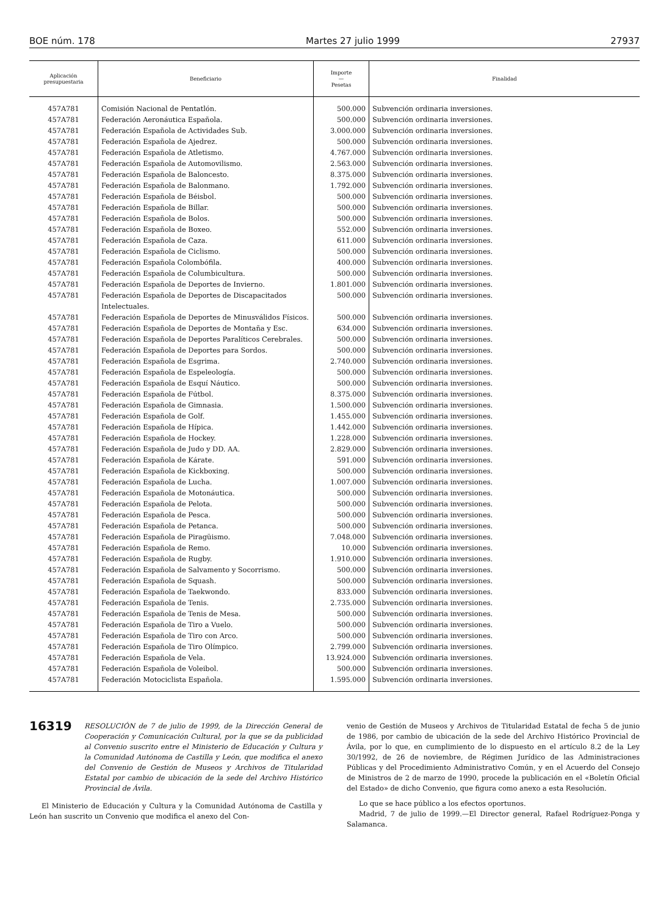BOE núm. 178 Martes 27 julio 1999 27937
| Aplicación presupuestaria | Beneficiario | Importe — Pesetas | Finalidad |
| --- | --- | --- | --- |
| 457A781 | Comisión Nacional de Pentatlón. | 500.000 | Subvención ordinaria inversiones. |
| 457A781 | Federación Aeronáutica Española. | 500.000 | Subvención ordinaria inversiones. |
| 457A781 | Federación Española de Actividades Sub. | 3.000.000 | Subvención ordinaria inversiones. |
| 457A781 | Federación Española de Ajedrez. | 500.000 | Subvención ordinaria inversiones. |
| 457A781 | Federación Española de Atletismo. | 4.767.000 | Subvención ordinaria inversiones. |
| 457A781 | Federación Española de Automovilismo. | 2.563.000 | Subvención ordinaria inversiones. |
| 457A781 | Federación Española de Baloncesto. | 8.375.000 | Subvención ordinaria inversiones. |
| 457A781 | Federación Española de Balonmano. | 1.792.000 | Subvención ordinaria inversiones. |
| 457A781 | Federación Española de Béisbol. | 500.000 | Subvención ordinaria inversiones. |
| 457A781 | Federación Española de Billar. | 500.000 | Subvención ordinaria inversiones. |
| 457A781 | Federación Española de Bolos. | 500.000 | Subvención ordinaria inversiones. |
| 457A781 | Federación Española de Boxeo. | 552.000 | Subvención ordinaria inversiones. |
| 457A781 | Federación Española de Caza. | 611.000 | Subvención ordinaria inversiones. |
| 457A781 | Federación Española de Ciclismo. | 500.000 | Subvención ordinaria inversiones. |
| 457A781 | Federación Española Colombófila. | 400.000 | Subvención ordinaria inversiones. |
| 457A781 | Federación Española de Columbicultura. | 500.000 | Subvención ordinaria inversiones. |
| 457A781 | Federación Española de Deportes de Invierno. | 1.801.000 | Subvención ordinaria inversiones. |
| 457A781 | Federación Española de Deportes de Discapacitados Intelectuales. | 500.000 | Subvención ordinaria inversiones. |
| 457A781 | Federación Española de Deportes de Minusválidos Físicos. | 500.000 | Subvención ordinaria inversiones. |
| 457A781 | Federación Española de Deportes de Montaña y Esc. | 634.000 | Subvención ordinaria inversiones. |
| 457A781 | Federación Española de Deportes Paralíticos Cerebrales. | 500.000 | Subvención ordinaria inversiones. |
| 457A781 | Federación Española de Deportes para Sordos. | 500.000 | Subvención ordinaria inversiones. |
| 457A781 | Federación Española de Esgrima. | 2.740.000 | Subvención ordinaria inversiones. |
| 457A781 | Federación Española de Espeleología. | 500.000 | Subvención ordinaria inversiones. |
| 457A781 | Federación Española de Esquí Náutico. | 500.000 | Subvención ordinaria inversiones. |
| 457A781 | Federación Española de Fútbol. | 8.375.000 | Subvención ordinaria inversiones. |
| 457A781 | Federación Española de Gimnasia. | 1.500.000 | Subvención ordinaria inversiones. |
| 457A781 | Federación Española de Golf. | 1.455.000 | Subvención ordinaria inversiones. |
| 457A781 | Federación Española de Hípica. | 1.442.000 | Subvención ordinaria inversiones. |
| 457A781 | Federación Española de Hockey. | 1.228.000 | Subvención ordinaria inversiones. |
| 457A781 | Federación Española de Judo y DD. AA. | 2.829.000 | Subvención ordinaria inversiones. |
| 457A781 | Federación Española de Kárate. | 591.000 | Subvención ordinaria inversiones. |
| 457A781 | Federación Española de Kickboxing. | 500.000 | Subvención ordinaria inversiones. |
| 457A781 | Federación Española de Lucha. | 1.007.000 | Subvención ordinaria inversiones. |
| 457A781 | Federación Española de Motonáutica. | 500.000 | Subvención ordinaria inversiones. |
| 457A781 | Federación Española de Pelota. | 500.000 | Subvención ordinaria inversiones. |
| 457A781 | Federación Española de Pesca. | 500.000 | Subvención ordinaria inversiones. |
| 457A781 | Federación Española de Petanca. | 500.000 | Subvención ordinaria inversiones. |
| 457A781 | Federación Española de Piragüismo. | 7.048.000 | Subvención ordinaria inversiones. |
| 457A781 | Federación Española de Remo. | 10.000 | Subvención ordinaria inversiones. |
| 457A781 | Federación Española de Rugby. | 1.910.000 | Subvención ordinaria inversiones. |
| 457A781 | Federación Española de Salvamento y Socorrismo. | 500.000 | Subvención ordinaria inversiones. |
| 457A781 | Federación Española de Squash. | 500.000 | Subvención ordinaria inversiones. |
| 457A781 | Federación Española de Taekwondo. | 833.000 | Subvención ordinaria inversiones. |
| 457A781 | Federación Española de Tenis. | 2.735.000 | Subvención ordinaria inversiones. |
| 457A781 | Federación Española de Tenis de Mesa. | 500.000 | Subvención ordinaria inversiones. |
| 457A781 | Federación Española de Tiro a Vuelo. | 500.000 | Subvención ordinaria inversiones. |
| 457A781 | Federación Española de Tiro con Arco. | 500.000 | Subvención ordinaria inversiones. |
| 457A781 | Federación Española de Tiro Olímpico. | 2.799.000 | Subvención ordinaria inversiones. |
| 457A781 | Federación Española de Vela. | 13.924.000 | Subvención ordinaria inversiones. |
| 457A781 | Federación Española de Voleibol. | 500.000 | Subvención ordinaria inversiones. |
| 457A781 | Federación Motociclista Española. | 1.595.000 | Subvención ordinaria inversiones. |
16319
RESOLUCIÓN de 7 de julio de 1999, de la Dirección General de Cooperación y Comunicación Cultural, por la que se da publicidad al Convenio suscrito entre el Ministerio de Educación y Cultura y la Comunidad Autónoma de Castilla y León, que modifica el anexo del Convenio de Gestión de Museos y Archivos de Titularidad Estatal por cambio de ubicación de la sede del Archivo Histórico Provincial de Ávila.
El Ministerio de Educación y Cultura y la Comunidad Autónoma de Castilla y León han suscrito un Convenio que modifica el anexo del Con-
venio de Gestión de Museos y Archivos de Titularidad Estatal de fecha 5 de junio de 1986, por cambio de ubicación de la sede del Archivo Histórico Provincial de Ávila, por lo que, en cumplimiento de lo dispuesto en el artículo 8.2 de la Ley 30/1992, de 26 de noviembre, de Régimen Jurídico de las Administraciones Públicas y del Procedimiento Administrativo Común, y en el Acuerdo del Consejo de Ministros de 2 de marzo de 1990, procede la publicación en el «Boletín Oficial del Estado» de dicho Convenio, que figura como anexo a esta Resolución.
Lo que se hace público a los efectos oportunos.
Madrid, 7 de julio de 1999.—El Director general, Rafael Rodríguez-Ponga y Salamanca.